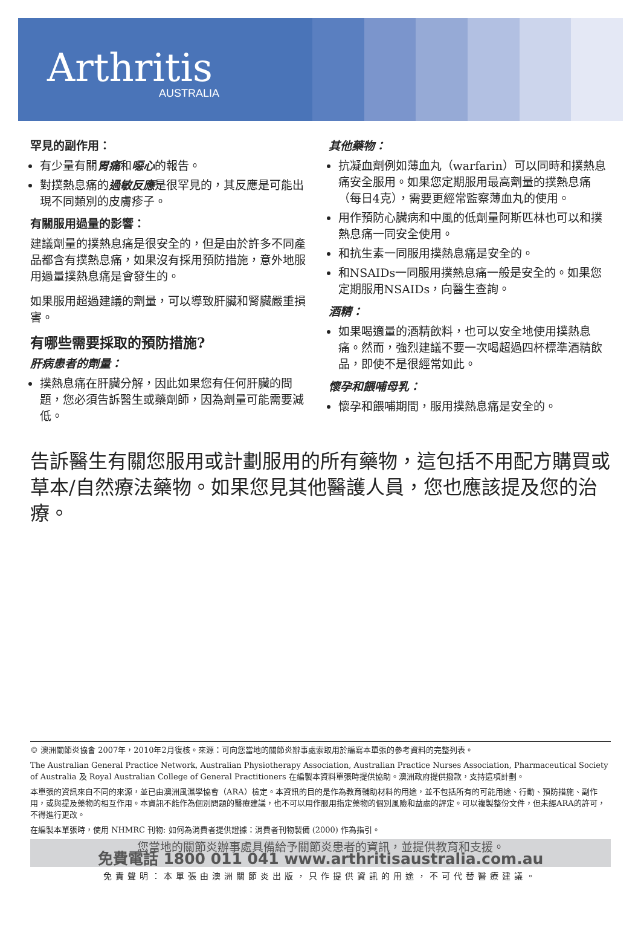Arthritis
AUSTRALIA
罕見的副作用：
有少量有關胃痛和噁心的報告。
對撲熱息痛的過敏反應是很罕見的，其反應是可能出現不同類別的皮膚疹子。
有關服用過量的影響：
建議劑量的撲熱息痛是很安全的，但是由於許多不同產品都含有撲熱息痛，如果沒有採用預防措施，意外地服用過量撲熱息痛是會發生的。
如果服用超過建議的劑量，可以導致肝臟和腎臟嚴重損害。
有哪些需要採取的預防措施?
肝病患者的劑量：
撲熱息痛在肝臟分解，因此如果您有任何肝臟的問題，您必須告訴醫生或藥劑師，因為劑量可能需要減低。
其他藥物：
抗凝血劑例如薄血丸（warfarin）可以同時和撲熱息痛安全服用。如果您定期服用最高劑量的撲熱息痛（每日4克），需要更經常監察薄血丸的使用。
用作預防心臟病和中風的低劑量阿斯匹林也可以和撲熱息痛一同安全使用。
和抗生素一同服用撲熱息痛是安全的。
和NSAIDs一同服用撲熱息痛一般是安全的。如果您定期服用NSAIDs，向醫生查詢。
酒精：
如果喝適量的酒精飲料，也可以安全地使用撲熱息痛。然而，強烈建議不要一次喝超過四杯標準酒精飲品，即使不是很經常如此。
懷孕和餵哺母乳：
懷孕和餵哺期間，服用撲熱息痛是安全的。
告訴醫生有關您服用或計劃服用的所有藥物，這包括不用配方購買或草本/自然療法藥物。如果您見其他醫護人員，您也應該提及您的治療。
© 澳洲關節炎協會 2007年，2010年2月復核。來源：可向您當地的關節炎辦事處索取用於編寫本單張的參考資料的完整列表。
The Australian General Practice Network, Australian Physiotherapy Association, Australian Practice Nurses Association, Pharmaceutical Society of Australia 及 Royal Australian College of General Practitioners 在編製本資料單張時提供協助。澳洲政府提供撥款，支持這項計劃。
本單張的資訊來自不同的來源，並已由澳洲風濕學協會（ARA）檢定。本資訊的目的是作為教育輔助材料的用途，並不包括所有的可能用途、行動、預防措施、副作用，或與提及藥物的相互作用。本資訊不能作為個別問題的醫療建議，也不可以用作服用指定藥物的個別風險和益處的評定。可以複製整份文件，但未經ARA的許可，不得進行更改。
在編製本單張時，使用 NHMRC 刊物: 如何為消費者提供證據：消費者刊物製備 (2000) 作為指引。
您當地的關節炎辦事處具備給予關節炎患者的資訊，並提供教育和支援。
免費電話 1800 011 041 www.arthritisaustralia.com.au
免責聲明：本單張由澳洲關節炎出版，只作提供資訊的用途，不可代替醫療建議。